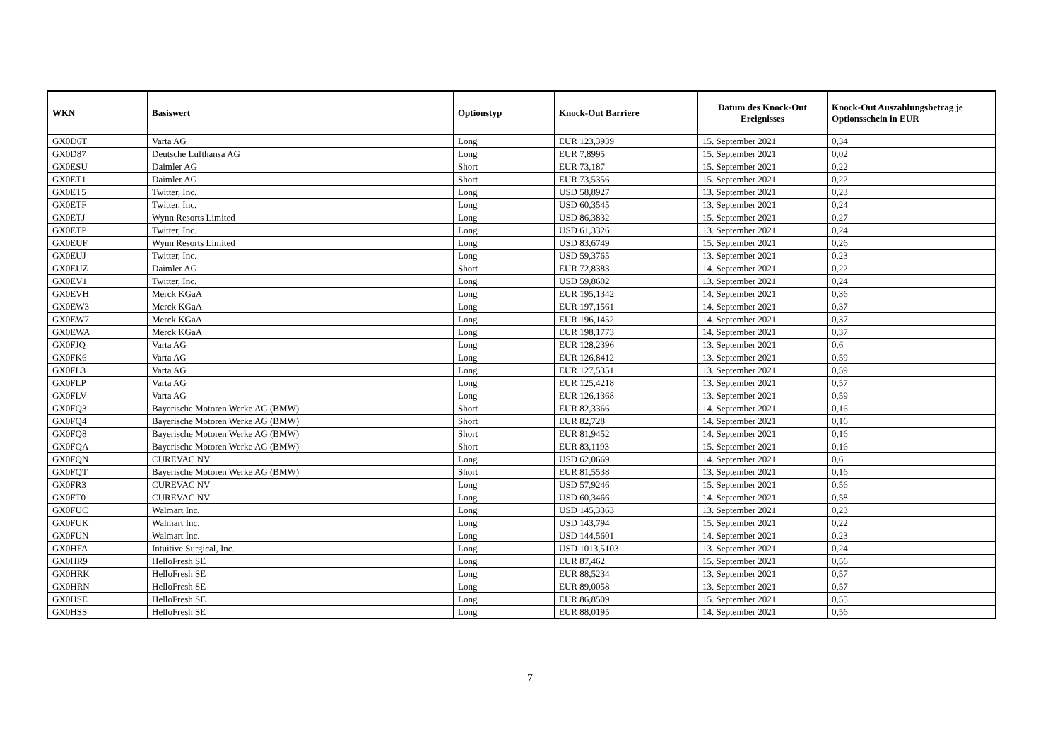| WKN | Basiswert | Optionstyp | Knock-Out Barriere | Datum des Knock-Out Ereignisses | Knock-Out Auszahlungsbetrag je Optionsschein in EUR |
| --- | --- | --- | --- | --- | --- |
| GX0D6T | Varta AG | Long | EUR 123,3939 | 15. September 2021 | 0,34 |
| GX0D87 | Deutsche Lufthansa AG | Long | EUR 7,8995 | 15. September 2021 | 0,02 |
| GX0ESU | Daimler AG | Short | EUR 73,187 | 15. September 2021 | 0,22 |
| GX0ET1 | Daimler AG | Short | EUR 73,5356 | 15. September 2021 | 0,22 |
| GX0ET5 | Twitter, Inc. | Long | USD 58,8927 | 13. September 2021 | 0,23 |
| GX0ETF | Twitter, Inc. | Long | USD 60,3545 | 13. September 2021 | 0,24 |
| GX0ETJ | Wynn Resorts Limited | Long | USD 86,3832 | 15. September 2021 | 0,27 |
| GX0ETP | Twitter, Inc. | Long | USD 61,3326 | 13. September 2021 | 0,24 |
| GX0EUF | Wynn Resorts Limited | Long | USD 83,6749 | 15. September 2021 | 0,26 |
| GX0EUJ | Twitter, Inc. | Long | USD 59,3765 | 13. September 2021 | 0,23 |
| GX0EUZ | Daimler AG | Short | EUR 72,8383 | 14. September 2021 | 0,22 |
| GX0EV1 | Twitter, Inc. | Long | USD 59,8602 | 13. September 2021 | 0,24 |
| GX0EVH | Merck KGaA | Long | EUR 195,1342 | 14. September 2021 | 0,36 |
| GX0EW3 | Merck KGaA | Long | EUR 197,1561 | 14. September 2021 | 0,37 |
| GX0EW7 | Merck KGaA | Long | EUR 196,1452 | 14. September 2021 | 0,37 |
| GX0EWA | Merck KGaA | Long | EUR 198,1773 | 14. September 2021 | 0,37 |
| GX0FJQ | Varta AG | Long | EUR 128,2396 | 13. September 2021 | 0,6 |
| GX0FK6 | Varta AG | Long | EUR 126,8412 | 13. September 2021 | 0,59 |
| GX0FL3 | Varta AG | Long | EUR 127,5351 | 13. September 2021 | 0,59 |
| GX0FLP | Varta AG | Long | EUR 125,4218 | 13. September 2021 | 0,57 |
| GX0FLV | Varta AG | Long | EUR 126,1368 | 13. September 2021 | 0,59 |
| GX0FQ3 | Bayerische Motoren Werke AG (BMW) | Short | EUR 82,3366 | 14. September 2021 | 0,16 |
| GX0FQ4 | Bayerische Motoren Werke AG (BMW) | Short | EUR 82,728 | 14. September 2021 | 0,16 |
| GX0FQ8 | Bayerische Motoren Werke AG (BMW) | Short | EUR 81,9452 | 14. September 2021 | 0,16 |
| GX0FQA | Bayerische Motoren Werke AG (BMW) | Short | EUR 83,1193 | 15. September 2021 | 0,16 |
| GX0FQN | CUREVAC NV | Long | USD 62,0669 | 14. September 2021 | 0,6 |
| GX0FQT | Bayerische Motoren Werke AG (BMW) | Short | EUR 81,5538 | 13. September 2021 | 0,16 |
| GX0FR3 | CUREVAC NV | Long | USD 57,9246 | 15. September 2021 | 0,56 |
| GX0FT0 | CUREVAC NV | Long | USD 60,3466 | 14. September 2021 | 0,58 |
| GX0FUC | Walmart Inc. | Long | USD 145,3363 | 13. September 2021 | 0,23 |
| GX0FUK | Walmart Inc. | Long | USD 143,794 | 15. September 2021 | 0,22 |
| GX0FUN | Walmart Inc. | Long | USD 144,5601 | 14. September 2021 | 0,23 |
| GX0HFA | Intuitive Surgical, Inc. | Long | USD 1013,5103 | 13. September 2021 | 0,24 |
| GX0HR9 | HelloFresh SE | Long | EUR 87,462 | 15. September 2021 | 0,56 |
| GX0HRK | HelloFresh SE | Long | EUR 88,5234 | 13. September 2021 | 0,57 |
| GX0HRN | HelloFresh SE | Long | EUR 89,0058 | 13. September 2021 | 0,57 |
| GX0HSE | HelloFresh SE | Long | EUR 86,8509 | 15. September 2021 | 0,55 |
| GX0HSS | HelloFresh SE | Long | EUR 88,0195 | 14. September 2021 | 0,56 |
7